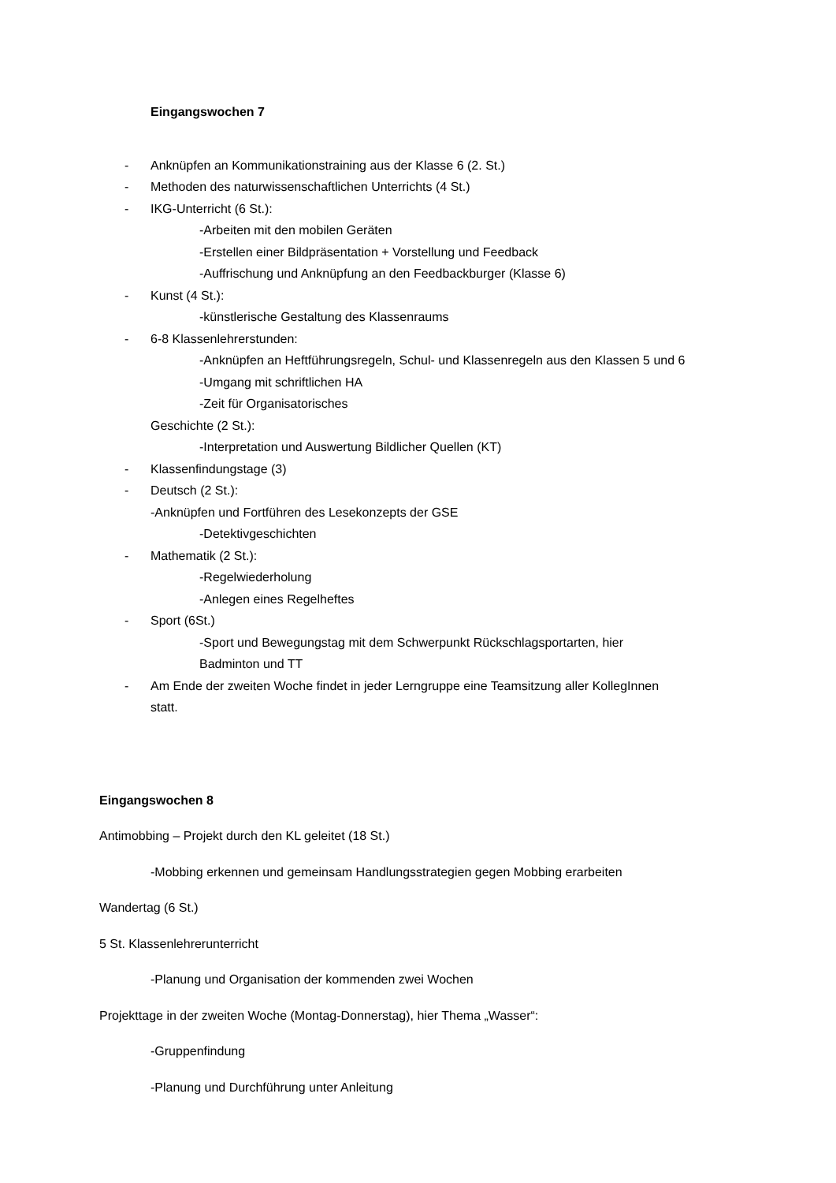Eingangswochen 7
- Anknüpfen an Kommunikationstraining aus der Klasse 6 (2. St.)
- Methoden des naturwissenschaftlichen Unterrichts (4 St.)
- IKG-Unterricht (6 St.):
-Arbeiten mit den mobilen Geräten
-Erstellen einer Bildpräsentation + Vorstellung und Feedback
-Auffrischung und Anknüpfung an den Feedbackburger (Klasse 6)
- Kunst (4 St.):
-künstlerische Gestaltung des Klassenraums
- 6-8 Klassenlehrerstunden:
-Anknüpfen an Heftführungsregeln, Schul- und Klassenregeln aus den Klassen 5 und 6
-Umgang mit schriftlichen HA
-Zeit für Organisatorisches
Geschichte (2 St.):
-Interpretation und Auswertung Bildlicher Quellen (KT)
- Klassenfindungstage (3)
- Deutsch (2 St.):
-Anknüpfen und Fortführen des Lesekonzepts der GSE
-Detektivgeschichten
- Mathematik (2 St.):
-Regelwiederholung
-Anlegen eines Regelheftes
- Sport (6St.)
-Sport und Bewegungstag mit dem Schwerpunkt Rückschlagsportarten, hier
Badminton und TT
- Am Ende der zweiten Woche findet in jeder Lerngruppe eine Teamsitzung aller KollegInnen
statt.
Eingangswochen 8
Antimobbing – Projekt durch den KL geleitet (18 St.)
-Mobbing erkennen und gemeinsam Handlungsstrategien gegen Mobbing erarbeiten
Wandertag (6 St.)
5 St. Klassenlehrerunterricht
-Planung und Organisation der kommenden zwei Wochen
Projekttage in der zweiten Woche (Montag-Donnerstag), hier Thema „Wasser“:
-Gruppenfindung
-Planung und Durchführung unter Anleitung